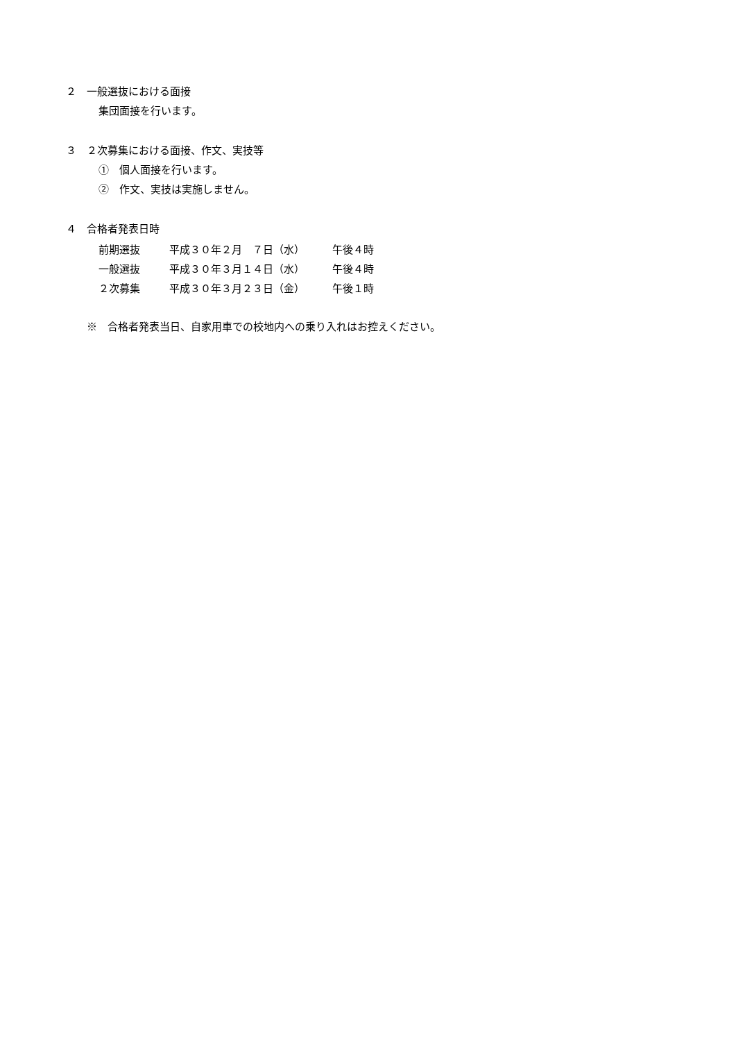２　一般選抜における面接
集団面接を行います。
３　２次募集における面接、作文、実技等
①　個人面接を行います。
②　作文、実技は実施しません。
４　合格者発表日時
| 前期選抜 | 平成３０年２月 ７日（水） | 午後４時 |
| 一般選抜 | 平成３０年３月１４日（水） | 午後４時 |
| ２次募集 | 平成３０年３月２３日（金） | 午後１時 |
※　合格者発表当日、自家用車での校地内への乗り入れはお控えください。